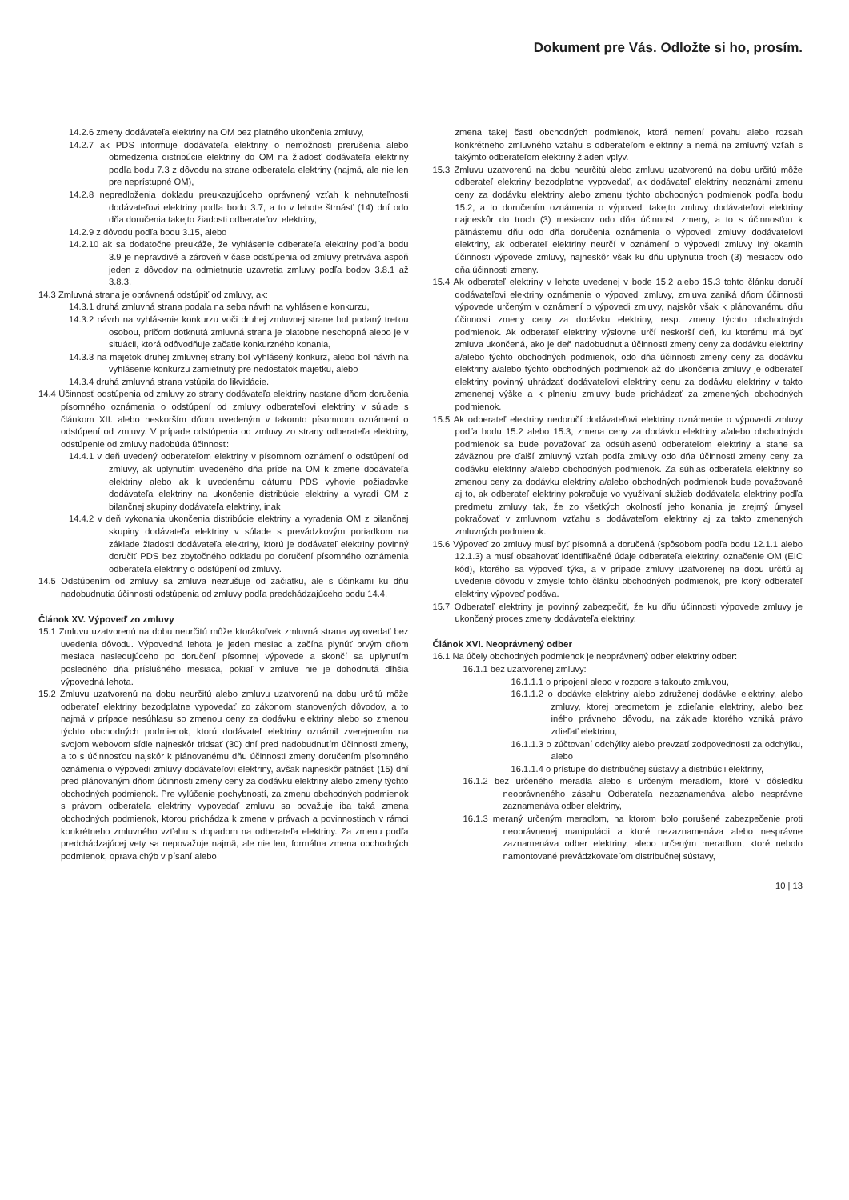Dokument pre Vás. Odložte si ho, prosím.
14.2.6 zmeny dodávateľa elektriny na OM bez platného ukončenia zmluvy,
14.2.7 ak PDS informuje dodávateľa elektriny o nemožnosti prerušenia alebo obmedzenia distribúcie elektriny do OM na žiadosť dodávateľa elektriny podľa bodu 7.3 z dôvodu na strane odberateľa elektriny (najmä, ale nie len pre neprístupné OM),
14.2.8 nepredloženia dokladu preukazujúceho oprávnený vzťah k nehnuteľnosti dodávateľovi elektriny podľa bodu 3.7, a to v lehote štrnásť (14) dní odo dňa doručenia takejto žiadosti odberateľovi elektriny,
14.2.9 z dôvodu podľa bodu 3.15, alebo
14.2.10 ak sa dodatočne preukáže, že vyhlásenie odberateľa elektriny podľa bodu 3.9 je nepravdivé a zároveň v čase odstúpenia od zmluvy pretrváva aspoň jeden z dôvodov na odmietnutie uzavretia zmluvy podľa bodov 3.8.1 až 3.8.3.
14.3 Zmluvná strana je oprávnená odstúpiť od zmluvy, ak:
14.3.1 druhá zmluvná strana podala na seba návrh na vyhlásenie konkurzu,
14.3.2 návrh na vyhlásenie konkurzu voči druhej zmluvnej strane bol podaný treťou osobou, pričom dotknutá zmluvná strana je platobne neschopná alebo je v situácii, ktorá odôvodňuje začatie konkurzného konania,
14.3.3 na majetok druhej zmluvnej strany bol vyhlásený konkurz, alebo bol návrh na vyhlásenie konkurzu zamietnutý pre nedostatok majetku, alebo
14.3.4 druhá zmluvná strana vstúpila do likvidácie.
14.4 Účinnosť odstúpenia od zmluvy zo strany dodávateľa elektriny nastane dňom doručenia písomného oznámenia o odstúpení od zmluvy odberateľovi elektriny v súlade s článkom XII. alebo neskorším dňom uvedeným v takomto písomnom oznámení o odstúpení od zmluvy. V prípade odstúpenia od zmluvy zo strany odberateľa elektriny, odstúpenie od zmluvy nadobúda účinnosť:
14.4.1 v deň uvedený odberateľom elektriny v písomnom oznámení o odstúpení od zmluvy, ak uplynutím uvedeného dňa príde na OM k zmene dodávateľa elektriny alebo ak k uvedenému dátumu PDS vyhovie požiadavke dodávateľa elektriny na ukončenie distribúcie elektriny a vyradí OM z bilančnej skupiny dodávateľa elektriny, inak
14.4.2 v deň vykonania ukončenia distribúcie elektriny a vyradenia OM z bilančnej skupiny dodávateľa elektriny v súlade s prevádzkovým poriadkom na základe žiadosti dodávateľa elektriny, ktorú je dodávateľ elektriny povinný doručiť PDS bez zbytočného odkladu po doručení písomného oznámenia odberateľa elektriny o odstúpení od zmluvy.
14.5 Odstúpením od zmluvy sa zmluva nezrušuje od začiatku, ale s účinkami ku dňu nadobudnutia účinnosti odstúpenia od zmluvy podľa predchádzajúceho bodu 14.4.
Článok XV. Výpoveď zo zmluvy
15.1 Zmluvu uzatvorenú na dobu neurčitú môže ktorákoľvek zmluvná strana vypovedať bez uvedenia dôvodu. Výpovedná lehota je jeden mesiac a začína plynúť prvým dňom mesiaca nasledujúceho po doručení písomnej výpovede a skončí sa uplynutím posledného dňa príslušného mesiaca, pokiaľ v zmluve nie je dohodnutá dlhšia výpovedná lehota.
15.2 Zmluvu uzatvorenú na dobu neurčitú alebo zmluvu uzatvorenú na dobu určitú môže odberateľ elektriny bezodplatne vypovedať zo zákonom stanovených dôvodov, a to najmä v prípade nesúhlasu so zmenou ceny za dodávku elektriny alebo so zmenou týchto obchodných podmienok, ktorú dodávateľ elektriny oznámil zverejnením na svojom webovom sídle najneskôr tridsať (30) dní pred nadobudnutím účinnosti zmeny, a to s účinnosťou najskôr k plánovanému dňu účinnosti zmeny doručením písomného oznámenia o výpovedi zmluvy dodávateľovi elektriny, avšak najneskôr pätnásť (15) dní pred plánovaným dňom účinnosti zmeny ceny za dodávku elektriny alebo zmeny týchto obchodných podmienok. Pre vylúčenie pochybností, za zmenu obchodných podmienok s právom odberateľa elektriny vypovedať zmluvu sa považuje iba taká zmena obchodných podmienok, ktorou prichádza k zmene v právach a povinnostiach v rámci konkrétneho zmluvného vzťahu s dopadom na odberateľa elektriny. Za zmenu podľa predchádzajúcej vety sa nepovažuje najmä, ale nie len, formálna zmena obchodných podmienok, oprava chýb v písaní alebo
zmena takej časti obchodných podmienok, ktorá nemení povahu alebo rozsah konkrétneho zmluvného vzťahu s odberateľom elektriny a nemá na zmluvný vzťah s takýmto odberateľom elektriny žiaden vplyv.
15.3 Zmluvu uzatvorenú na dobu neurčitú alebo zmluvu uzatvorenú na dobu určitú môže odberateľ elektriny bezodplatne vypovedať, ak dodávateľ elektriny neoznámi zmenu ceny za dodávku elektriny alebo zmenu týchto obchodných podmienok podľa bodu 15.2, a to doručením oznámenia o výpovedi takejto zmluvy dodávateľovi elektriny najneskôr do troch (3) mesiacov odo dňa účinnosti zmeny, a to s účinnosťou k pätnástemu dňu odo dňa doručenia oznámenia o výpovedi zmluvy dodávateľovi elektriny, ak odberateľ elektriny neurčí v oznámení o výpovedi zmluvy iný okamih účinnosti výpovede zmluvy, najneskôr však ku dňu uplynutia troch (3) mesiacov odo dňa účinnosti zmeny.
15.4 Ak odberateľ elektriny v lehote uvedenej v bode 15.2 alebo 15.3 tohto článku doručí dodávateľovi elektriny oznámenie o výpovedi zmluvy, zmluva zaniká dňom účinnosti výpovede určeným v oznámení o výpovedi zmluvy, najskôr však k plánovanému dňu účinnosti zmeny ceny za dodávku elektriny, resp. zmeny týchto obchodných podmienok. Ak odberateľ elektriny výslovne určí neskorší deň, ku ktorému má byť zmluva ukončená, ako je deň nadobudnutia účinnosti zmeny ceny za dodávku elektriny a/alebo týchto obchodných podmienok, odo dňa účinnosti zmeny ceny za dodávku elektriny a/alebo týchto obchodných podmienok až do ukončenia zmluvy je odberateľ elektriny povinný uhrádzať dodávateľovi elektriny cenu za dodávku elektriny v takto zmenenej výške a k plneniu zmluvy bude prichádzať za zmenených obchodných podmienok.
15.5 Ak odberateľ elektriny nedoručí dodávateľovi elektriny oznámenie o výpovedi zmluvy podľa bodu 15.2 alebo 15.3, zmena ceny za dodávku elektriny a/alebo obchodných podmienok sa bude považovať za odsúhlasenú odberateľom elektriny a stane sa záväznou pre ďalší zmluvný vzťah podľa zmluvy odo dňa účinnosti zmeny ceny za dodávku elektriny a/alebo obchodných podmienok. Za súhlas odberateľa elektriny so zmenou ceny za dodávku elektriny a/alebo obchodných podmienok bude považované aj to, ak odberateľ elektriny pokračuje vo využívaní služieb dodávateľa elektriny podľa predmetu zmluvy tak, že zo všetkých okolností jeho konania je zrejmý úmysel pokračovať v zmluvnom vzťahu s dodávateľom elektriny aj za takto zmenených zmluvných podmienok.
15.6 Výpoveď zo zmluvy musí byť písomná a doručená (spôsobom podľa bodu 12.1.1 alebo 12.1.3) a musí obsahovať identifikačné údaje odberateľa elektriny, označenie OM (EIC kód), ktorého sa výpoveď týka, a v prípade zmluvy uzatvorenej na dobu určitú aj uvedenie dôvodu v zmysle tohto článku obchodných podmienok, pre ktorý odberateľ elektriny výpoveď podáva.
15.7 Odberateľ elektriny je povinný zabezpečiť, že ku dňu účinnosti výpovede zmluvy je ukončený proces zmeny dodávateľa elektriny.
Článok XVI. Neoprávnený odber
16.1 Na účely obchodných podmienok je neoprávnený odber elektriny odber:
16.1.1 bez uzatvorenej zmluvy:
16.1.1.1 o pripojení alebo v rozpore s takouto zmluvou,
16.1.1.2 o dodávke elektriny alebo združenej dodávke elektriny, alebo zmluvy, ktorej predmetom je zdieľanie elektriny, alebo bez iného právneho dôvodu, na základe ktorého vzniká právo zdieľať elektrinu,
16.1.1.3 o zúčtovaní odchýlky alebo prevzatí zodpovednosti za odchýlku, alebo
16.1.1.4 o prístupe do distribučnej sústavy a distribúcii elektriny,
16.1.2 bez určeného meradla alebo s určeným meradlom, ktoré v dôsledku neoprávneného zásahu Odberateľa nezaznamenáva alebo nesprávne zaznamenáva odber elektriny,
16.1.3 meraný určeným meradlom, na ktorom bolo porušené zabezpečenie proti neoprávnenej manipulácii a ktoré nezaznamenáva alebo nesprávne zaznamenáva odber elektriny, alebo určeným meradlom, ktoré nebolo namontované prevádzkovateľom distribučnej sústavy,
10 | 13